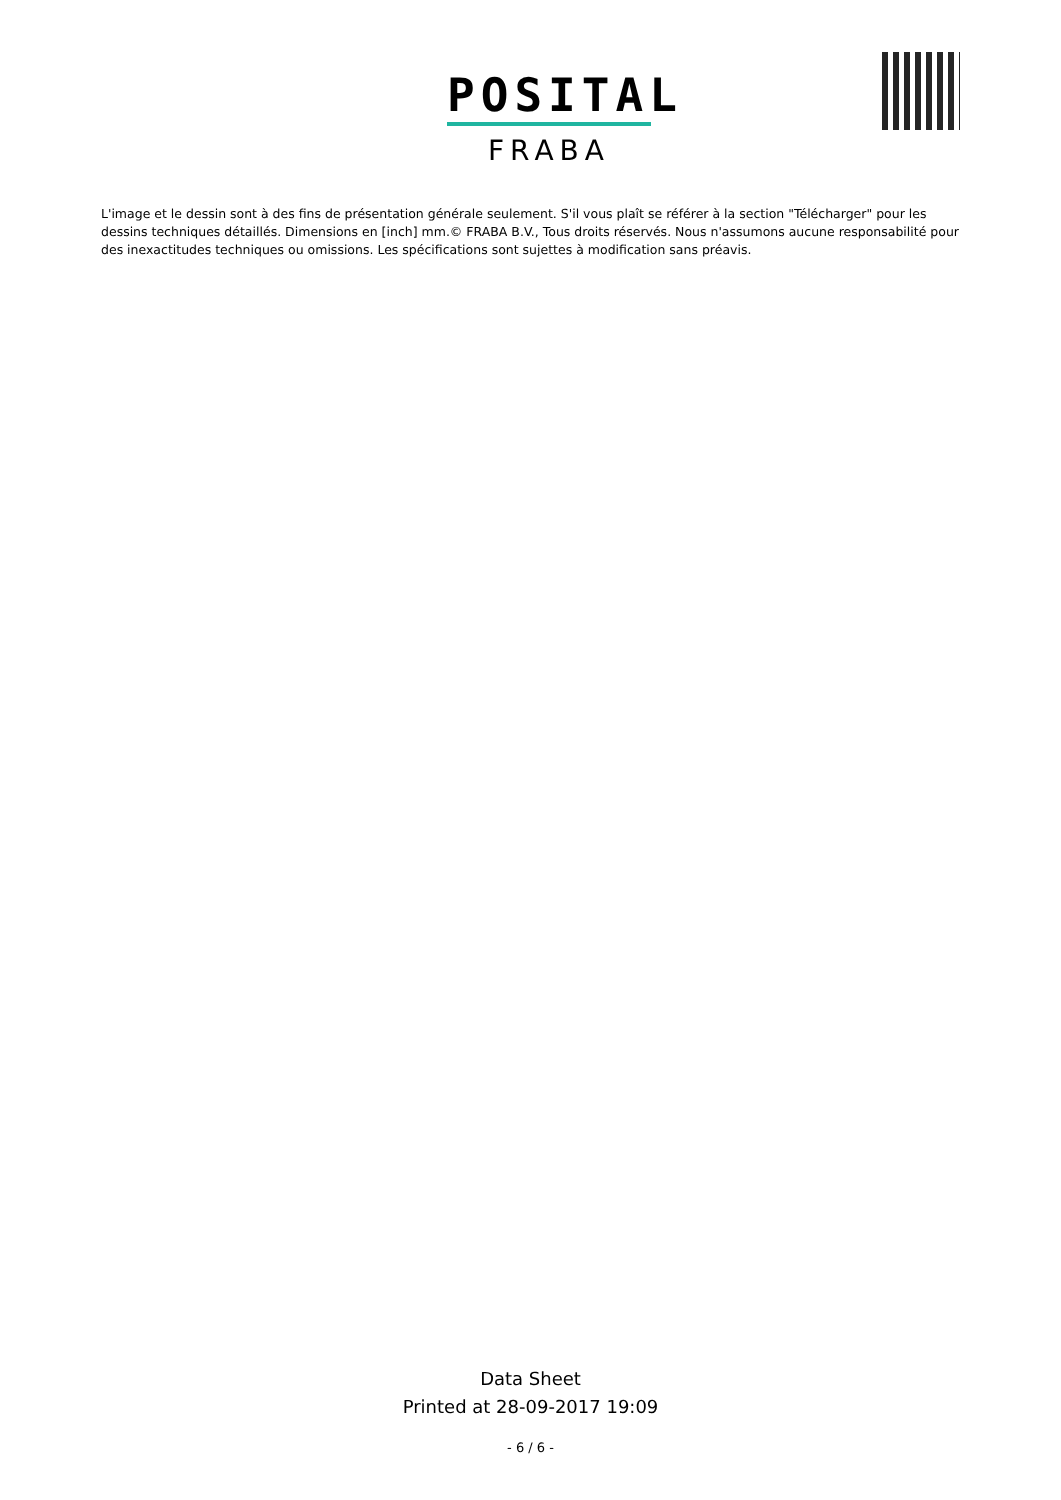POSITAL
FRABA
L'image et le dessin sont à des fins de présentation générale seulement. S'il vous plaît se référer à la section "Télécharger" pour les dessins techniques détaillés. Dimensions en [inch] mm.© FRABA B.V., Tous droits réservés. Nous n'assumons aucune responsabilité pour des inexactitudes techniques ou omissions. Les spécifications sont sujettes à modification sans préavis.
Data Sheet
Printed at 28-09-2017 19:09
- 6 / 6 -